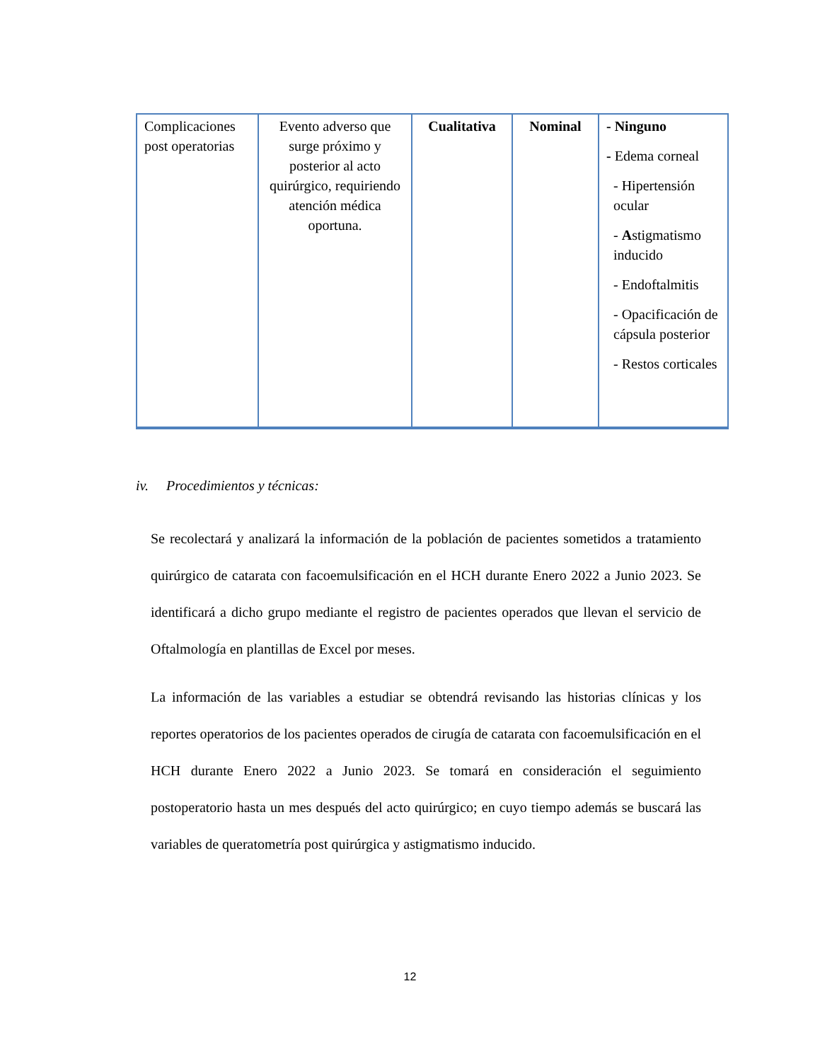| Complicaciones post operatorias | Evento adverso que surge próximo y posterior al acto quirúrgico, requiriendo atención médica oportuna. | Cualitativa | Nominal | - Ninguno - Edema corneal - Hipertensión ocular - A stigmatismo inducido - Endoftalmitis - Opacificación de cápsula posterior - Restos corticales |
iv. Procedimientos y técnicas:
Se recolectará y analizará la información de la población de pacientes sometidos a tratamiento quirúrgico de catarata con facoemulsificación en el HCH durante Enero 2022 a Junio 2023. Se identificará a dicho grupo mediante el registro de pacientes operados que llevan el servicio de Oftalmología en plantillas de Excel por meses.
La información de las variables a estudiar se obtendrá revisando las historias clínicas y los reportes operatorios de los pacientes operados de cirugía de catarata con facoemulsificación en el HCH durante Enero 2022 a Junio 2023. Se tomará en consideración el seguimiento postoperatorio hasta un mes después del acto quirúrgico; en cuyo tiempo además se buscará las variables de queratometría post quirúrgica y astigmatismo inducido.
12